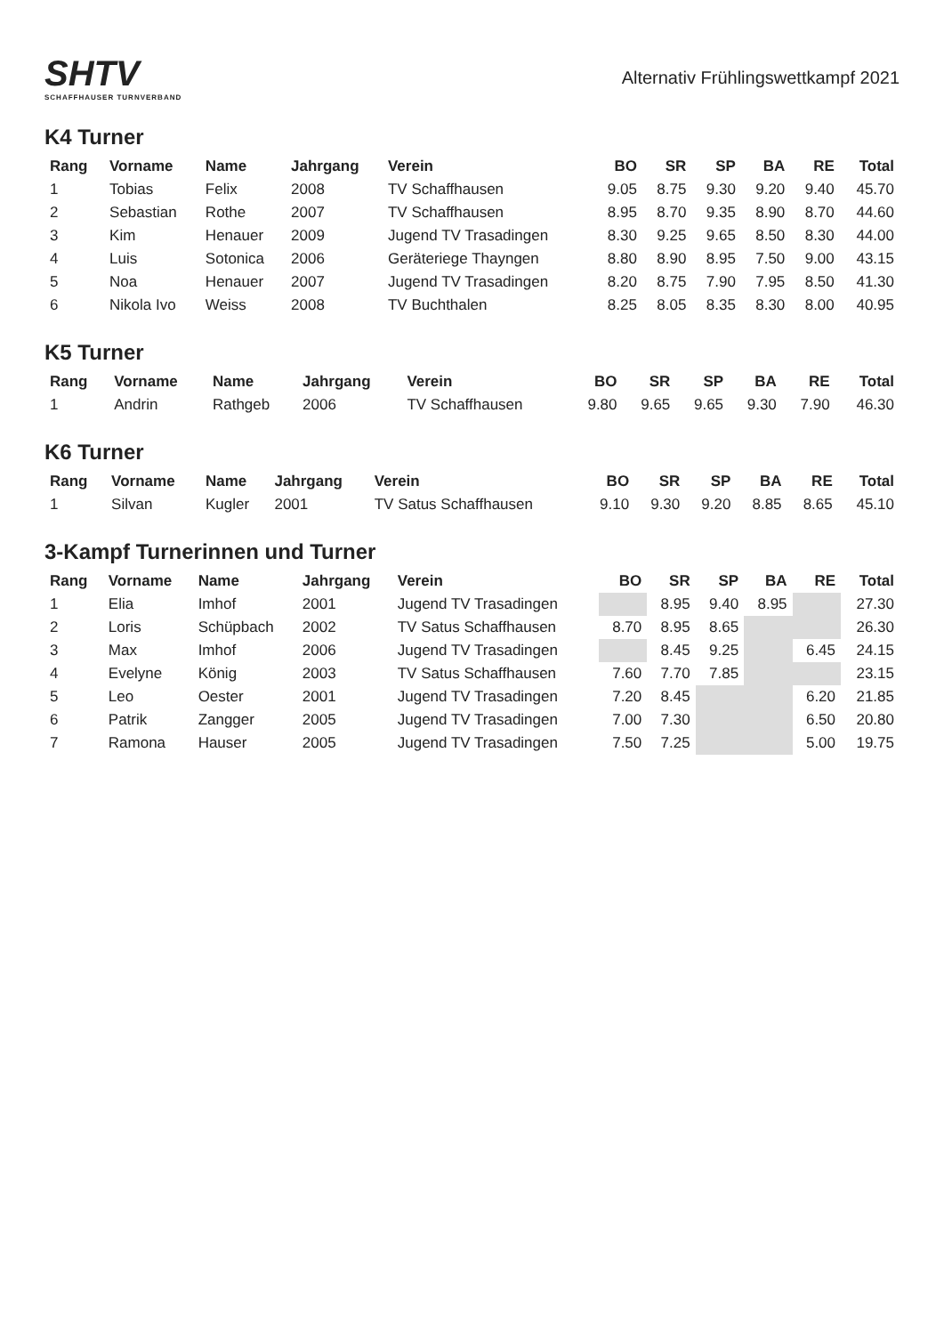SHTV
SCHAFFHAUSER TURNVERBAND
Alternativ Frühlingswettkampf 2021
K4 Turner
| Rang | Vorname | Name | Jahrgang | Verein | BO | SR | SP | BA | RE | Total |
| --- | --- | --- | --- | --- | --- | --- | --- | --- | --- | --- |
| 1 | Tobias | Felix | 2008 | TV Schaffhausen | 9.05 | 8.75 | 9.30 | 9.20 | 9.40 | 45.70 |
| 2 | Sebastian | Rothe | 2007 | TV Schaffhausen | 8.95 | 8.70 | 9.35 | 8.90 | 8.70 | 44.60 |
| 3 | Kim | Henauer | 2009 | Jugend TV Trasadingen | 8.30 | 9.25 | 9.65 | 8.50 | 8.30 | 44.00 |
| 4 | Luis | Sotonica | 2006 | Geräteriege Thayngen | 8.80 | 8.90 | 8.95 | 7.50 | 9.00 | 43.15 |
| 5 | Noa | Henauer | 2007 | Jugend TV Trasadingen | 8.20 | 8.75 | 7.90 | 7.95 | 8.50 | 41.30 |
| 6 | Nikola Ivo | Weiss | 2008 | TV Buchthalen | 8.25 | 8.05 | 8.35 | 8.30 | 8.00 | 40.95 |
K5 Turner
| Rang | Vorname | Name | Jahrgang | Verein | BO | SR | SP | BA | RE | Total |
| --- | --- | --- | --- | --- | --- | --- | --- | --- | --- | --- |
| 1 | Andrin | Rathgeb | 2006 | TV Schaffhausen | 9.80 | 9.65 | 9.65 | 9.30 | 7.90 | 46.30 |
K6 Turner
| Rang | Vorname | Name | Jahrgang | Verein | BO | SR | SP | BA | RE | Total |
| --- | --- | --- | --- | --- | --- | --- | --- | --- | --- | --- |
| 1 | Silvan | Kugler | 2001 | TV Satus Schaffhausen | 9.10 | 9.30 | 9.20 | 8.85 | 8.65 | 45.10 |
3-Kampf Turnerinnen und Turner
| Rang | Vorname | Name | Jahrgang | Verein | BO | SR | SP | BA | RE | Total |
| --- | --- | --- | --- | --- | --- | --- | --- | --- | --- | --- |
| 1 | Elia | Imhof | 2001 | Jugend TV Trasadingen | | 8.95 | 9.40 | 8.95 | | 27.30 |
| 2 | Loris | Schüpbach | 2002 | TV Satus Schaffhausen | 8.70 | 8.95 | 8.65 | | | 26.30 |
| 3 | Max | Imhof | 2006 | Jugend TV Trasadingen | | 8.45 | 9.25 | | 6.45 | 24.15 |
| 4 | Evelyne | König | 2003 | TV Satus Schaffhausen | 7.60 | 7.70 | 7.85 | | | 23.15 |
| 5 | Leo | Oester | 2001 | Jugend TV Trasadingen | 7.20 | 8.45 | | | 6.20 | 21.85 |
| 6 | Patrik | Zangger | 2005 | Jugend TV Trasadingen | 7.00 | 7.30 | | | 6.50 | 20.80 |
| 7 | Ramona | Hauser | 2005 | Jugend TV Trasadingen | 7.50 | 7.25 | | | 5.00 | 19.75 |